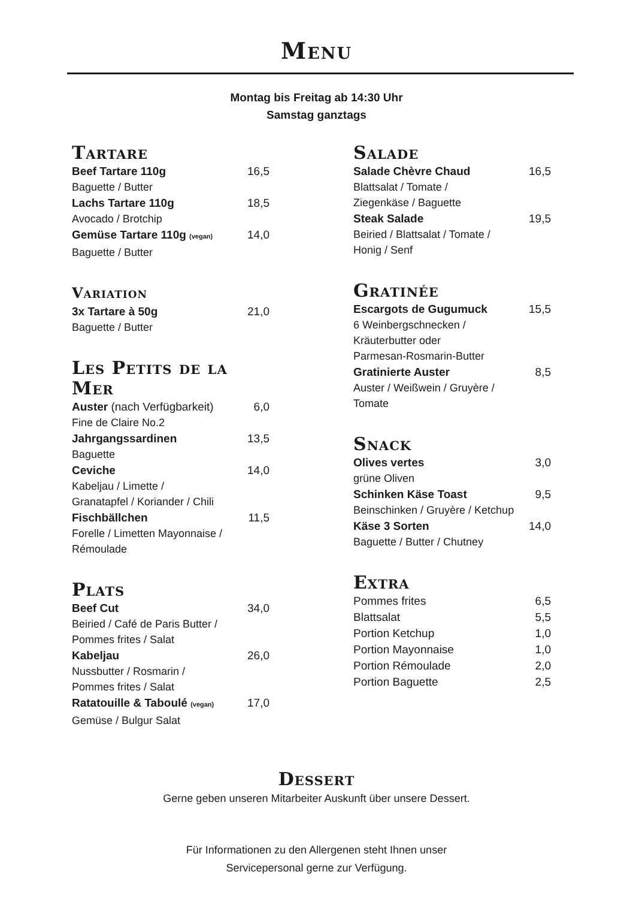Menu
Montag bis Freitag ab 14:30 Uhr
Samstag ganztags
Tartare
Beef Tartare 110g 16,5
Baguette / Butter
Lachs Tartare 110g 18,5
Avocado / Brotchip
Gemüse Tartare 110g (vegan) 14,0
Baguette / Butter
Variation
3x Tartare à 50g 21,0
Baguette / Butter
Les Petits de la Mer
Auster (nach Verfügbarkeit) 6,0
Fine de Claire No.2
Jahrgangssardinen 13,5
Baguette
Ceviche 14,0
Kabeljau / Limette /
Granatapfel / Koriander / Chili
Fischbällchen 11,5
Forelle / Limetten Mayonnaise /
Rémoulade
Plats
Beef Cut 34,0
Beiried / Café de Paris Butter /
Pommes frites / Salat
Kabeljau 26,0
Nussbutter / Rosmarin /
Pommes frites / Salat
Ratatouille & Taboulé (vegan) 17,0
Gemüse / Bulgur Salat
Salade
Salade Chèvre Chaud 16,5
Blattsalat / Tomate /
Ziegenkäse / Baguette
Steak Salade 19,5
Beiried / Blattsalat / Tomate /
Honig / Senf
Gratinée
Escargots de Gugumuck 15,5
6 Weinbergschnecken /
Kräuterbutter oder
Parmesan-Rosmarin-Butter
Gratinierte Auster 8,5
Auster / Weißwein / Gruyère /
Tomate
Snack
Olives vertes 3,0
grüne Oliven
Schinken Käse Toast 9,5
Beinschinken / Gruyère / Ketchup
Käse 3 Sorten 14,0
Baguette / Butter / Chutney
Extra
Pommes frites 6,5
Blattsalat 5,5
Portion Ketchup 1,0
Portion Mayonnaise 1,0
Portion Rémoulade 2,0
Portion Baguette 2,5
Dessert
Gerne geben unseren Mitarbeiter Auskunft über unsere Dessert.
Für Informationen zu den Allergenen steht Ihnen unser
Servicepersonal gerne zur Verfügung.